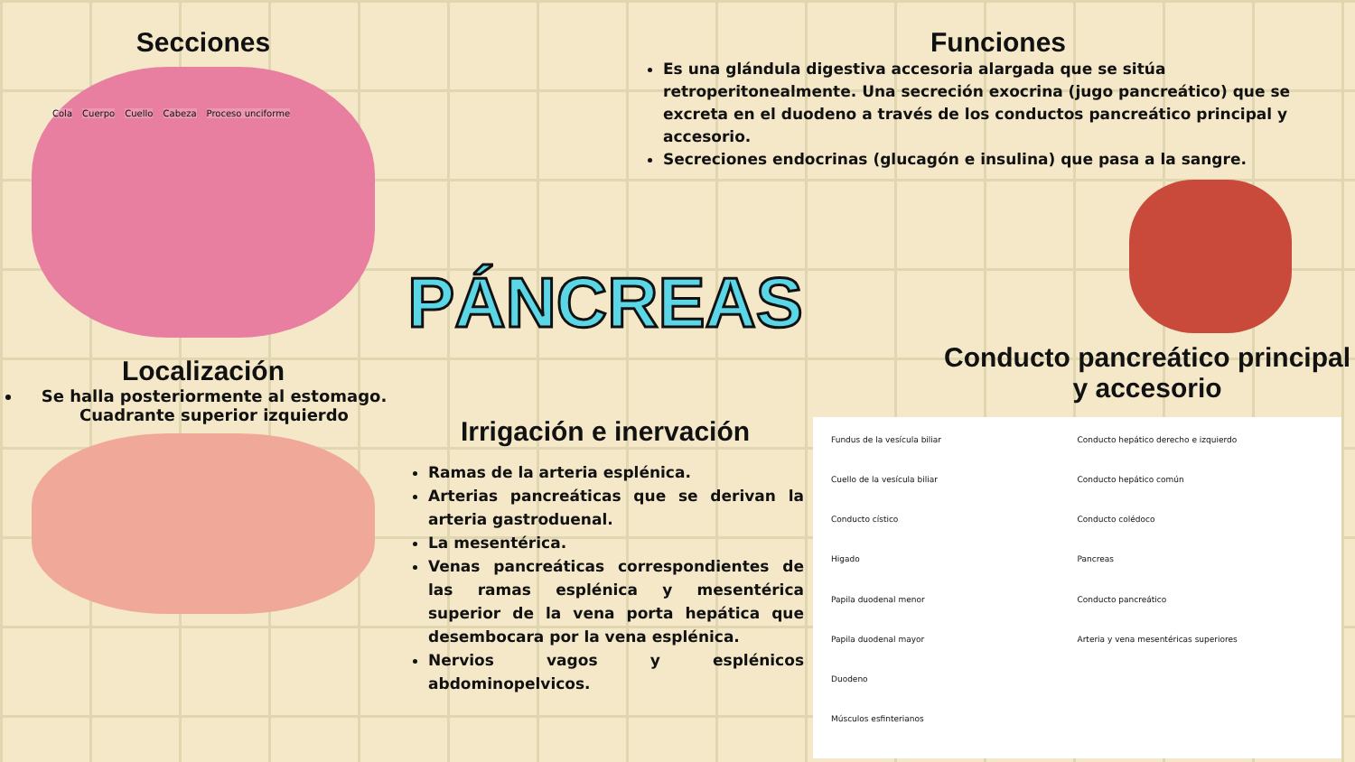Secciones
Cola Cuerpo Cuello Cabeza Proceso unciforme
Localización
Se halla posteriormente al estomago. Cuadrante superior izquierdo
PÁNCREAS
Irrigación e inervación
Ramas de la arteria esplénica.
Arterias pancreáticas que se derivan la arteria gastroduenal.
La mesentérica.
Venas pancreáticas correspondientes de las ramas esplénica y mesentérica superior de la vena porta hepática que desembocara por la vena esplénica.
Nervios vagos y esplénicos abdominopelvicos.
Funciones
Es una glándula digestiva accesoria alargada que se sitúa retroperitonealmente. Una secreción exocrina (jugo pancreático) que se excreta en el duodeno a través de los conductos pancreático principal y accesorio.
Secreciones endocrinas (glucagón e insulina) que pasa a la sangre.
Conducto pancreático principal y accesorio
Fundus de la vesícula biliar Conducto hepático derecho e izquierdo Cuello de la vesícula biliar Conducto hepático común Conducto cístico Conducto colédoco Higado Pancreas Papila duodenal menor Conducto pancreático Papila duodenal mayor Arteria y vena mesentéricas superiores Duodeno Músculos esfinterianos